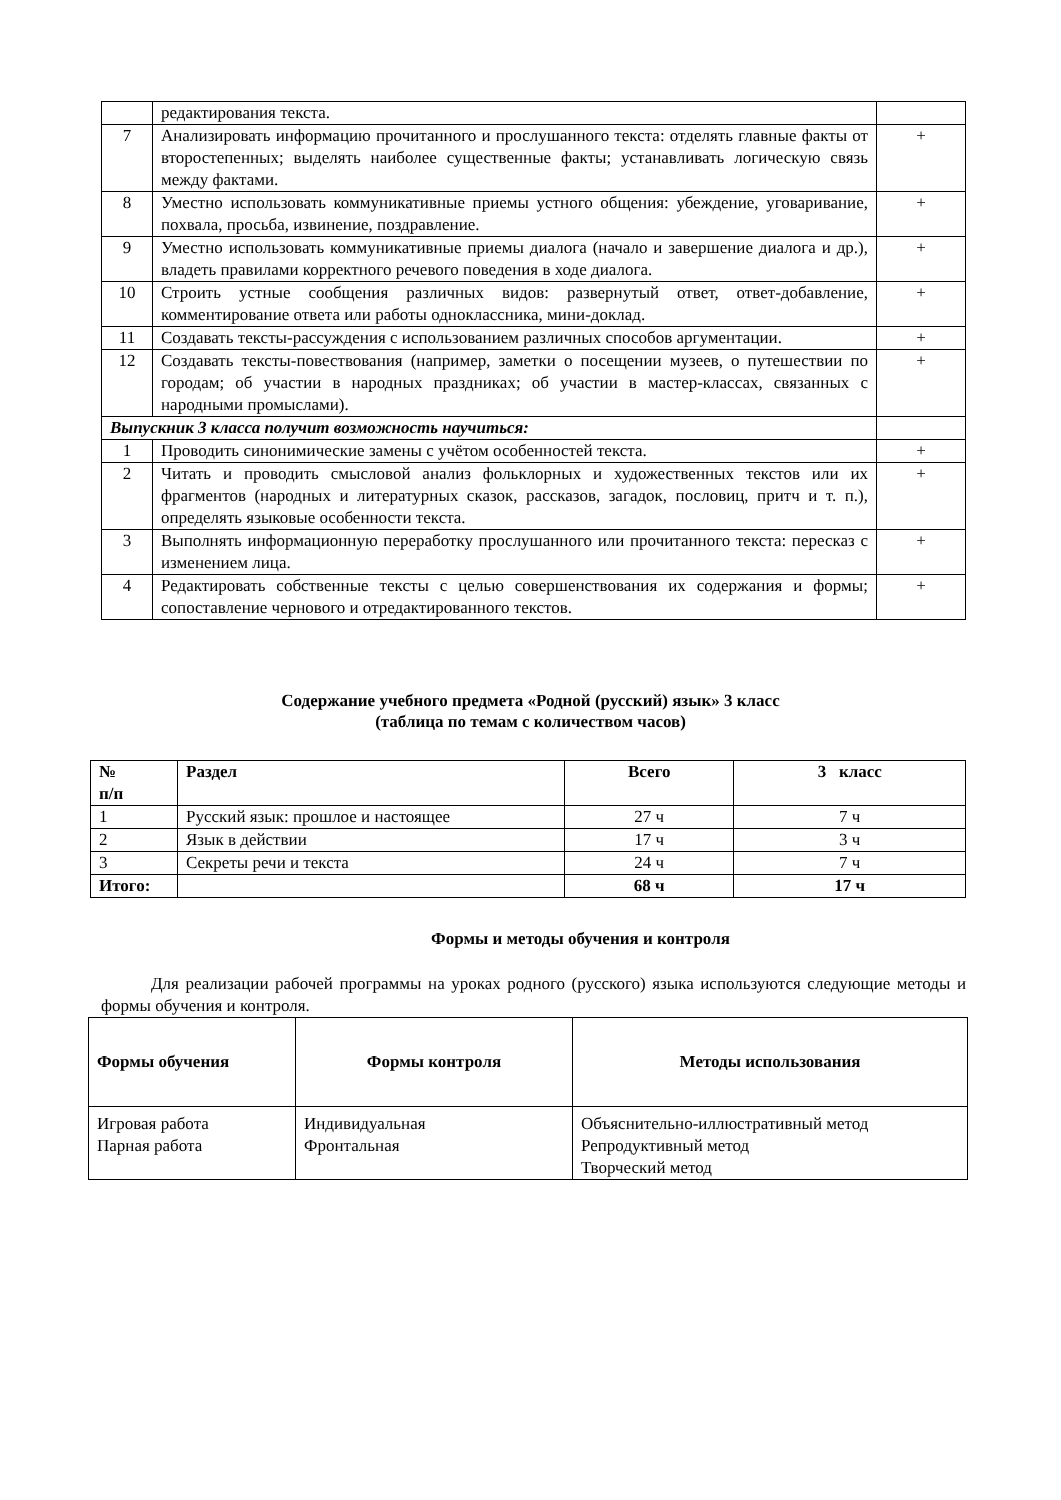| | редактирования текста. | |
| 7 | Анализировать информацию прочитанного и прослушанного текста: отделять главные факты от второстепенных; выделять наиболее существенные факты; устанавливать логическую связь между фактами. | + |
| 8 | Уместно использовать коммуникативные приемы устного общения: убеждение, уговаривание, похвала, просьба, извинение, поздравление. | + |
| 9 | Уместно использовать коммуникативные приемы диалога (начало и завершение диалога и др.), владеть правилами корректного речевого поведения в ходе диалога. | + |
| 10 | Строить устные сообщения различных видов: развернутый ответ, ответ-добавление, комментирование ответа или работы одноклассника, мини-доклад. | + |
| 11 | Создавать тексты-рассуждения с использованием различных способов аргументации. | + |
| 12 | Создавать тексты-повествования (например, заметки о посещении музеев, о путешествии по городам; об участии в народных праздниках; об участии в мастер-классах, связанных с народными промыслами). | + |
| Выпускник 3 класса получит возможность научиться: | | |
| 1 | Проводить синонимические замены с учётом особенностей текста. | + |
| 2 | Читать и проводить смысловой анализ фольклорных и художественных текстов или их фрагментов (народных и литературных сказок, рассказов, загадок, пословиц, притч и т. п.), определять языковые особенности текста. | + |
| 3 | Выполнять информационную переработку прослушанного или прочитанного текста: пересказ с изменением лица. | + |
| 4 | Редактировать собственные тексты с целью совершенствования их содержания и формы; сопоставление чернового и отредактированного текстов. | + |
Содержание учебного предмета «Родной (русский) язык» 3 класс
(таблица по темам с количеством часов)
| № п/п | Раздел | Всего | 3 класс |
| --- | --- | --- | --- |
| 1 | Русский язык: прошлое и настоящее | 27 ч | 7 ч |
| 2 | Язык в действии | 17 ч | 3 ч |
| 3 | Секреты речи и текста | 24 ч | 7 ч |
| Итого: | | 68 ч | 17 ч |
Формы и методы обучения и контроля
Для реализации рабочей программы на уроках родного (русского) языка используются следующие методы и формы обучения и контроля.
| Формы обучения | Формы контроля | Методы использования |
| --- | --- | --- |
| Игровая работа Парная работа | Индивидуальная Фронтальная | Объяснительно-иллюстративный метод Репродуктивный метод Творческий метод |